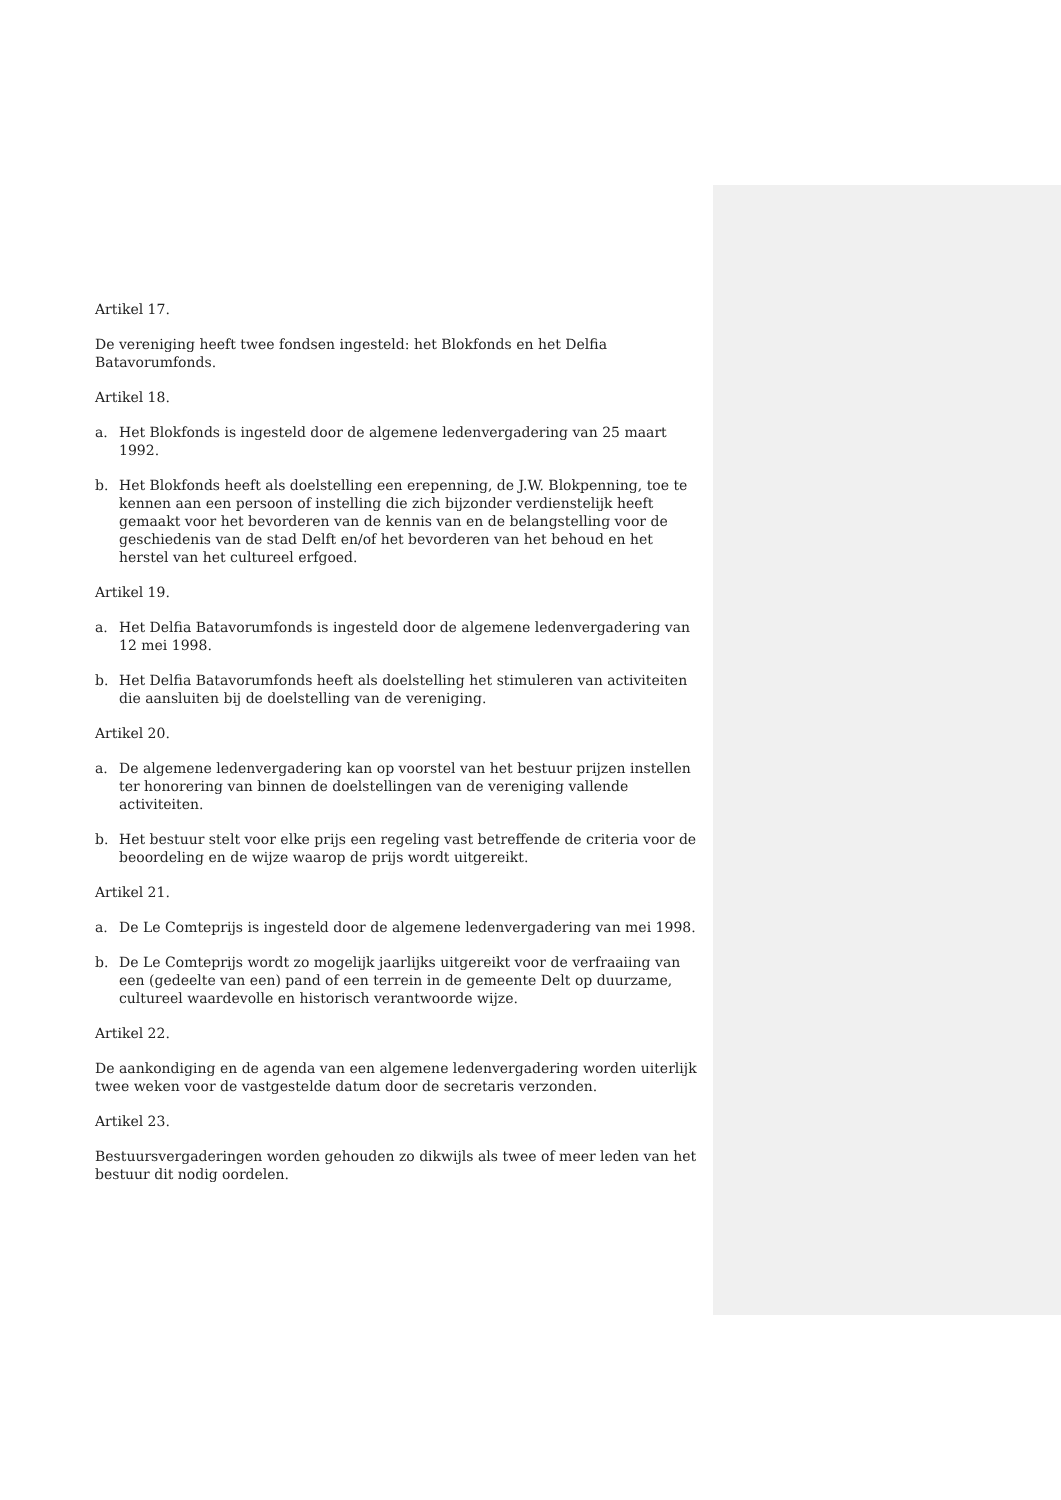Artikel 17.
De vereniging heeft twee fondsen ingesteld: het Blokfonds en het Delfia Batavorumfonds.
Artikel 18.
a. Het Blokfonds is ingesteld door de algemene ledenvergadering van 25 maart 1992.
b. Het Blokfonds heeft als doelstelling een erepenning, de J.W. Blokpenning, toe te kennen aan een persoon of instelling die zich bijzonder verdienstelijk heeft gemaakt voor het bevorderen van de kennis van en de belangstelling voor de geschiedenis van de stad Delft en/of het bevorderen van het behoud en het herstel van het cultureel erfgoed.
Artikel 19.
a. Het Delfia Batavorumfonds is ingesteld door de algemene ledenvergadering van 12 mei 1998.
b. Het Delfia Batavorumfonds heeft als doelstelling het stimuleren van activiteiten die aansluiten bij de doelstelling van de vereniging.
Artikel 20.
a. De algemene ledenvergadering kan op voorstel van het bestuur prijzen instellen ter honorering van binnen de doelstellingen van de vereniging vallende activiteiten.
b. Het bestuur stelt voor elke prijs een regeling vast betreffende de criteria voor de beoordeling en de wijze waarop de prijs wordt uitgereikt.
Artikel 21.
a. De Le Comteprijs is ingesteld door de algemene ledenvergadering van mei 1998.
b. De Le Comteprijs wordt zo mogelijk jaarlijks uitgereikt voor de verfraaiing van een (gedeelte van een) pand of een terrein in de gemeente Delt op duurzame, cultureel waardevolle en historisch verantwoorde wijze.
Artikel 22.
De aankondiging en de agenda van een algemene ledenvergadering worden uiterlijk twee weken voor de vastgestelde datum door de secretaris verzonden.
Artikel 23.
Bestuursvergaderingen worden gehouden zo dikwijls als twee of meer leden van het bestuur dit nodig oordelen.